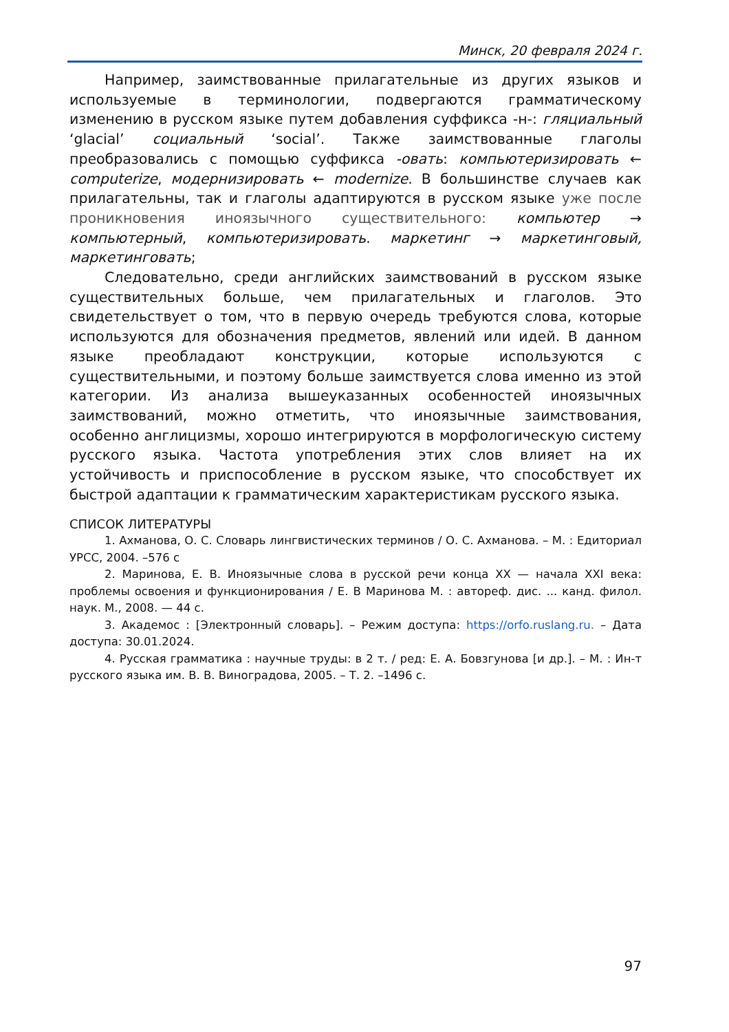Минск, 20 февраля 2024 г.
Например, заимствованные прилагательные из других языков и используемые в терминологии, подвергаются грамматическому изменению в русском языке путем добавления суффикса -н-: гляциальный ‘glacial’ социальный ‘social’. Также заимствованные глаголы преобразовались с помощью суффикса -овать: компьютеризировать ← computerize, модернизировать ← modernize. В большинстве случаев как прилагательны, так и глаголы адаптируются в русском языке уже после проникновения иноязычного существительного: компьютер → компьютерный, компьютеризировать. маркетинг → маркетинговый, маркетинговать;
Следовательно, среди английских заимствований в русском языке существительных больше, чем прилагательных и глаголов. Это свидетельствует о том, что в первую очередь требуются слова, которые используются для обозначения предметов, явлений или идей. В данном языке преобладают конструкции, которые используются с существительными, и поэтому больше заимствуется слова именно из этой категории. Из анализа вышеуказанных особенностей иноязычных заимствований, можно отметить, что иноязычные заимствования, особенно англицизмы, хорошо интегрируются в морфологическую систему русского языка. Частота употребления этих слов влияет на их устойчивость и приспособление в русском языке, что способствует их быстрой адаптации к грамматическим характеристикам русского языка.
СПИСОК ЛИТЕРАТУРЫ
1. Ахманова, О. С. Словарь лингвистических терминов / О. С. Ахманова. – М. : Едиториал УРСС, 2004. –576 с
2. Маринова, Е. В. Иноязычные слова в русской речи конца XX — начала XXI века: проблемы освоения и функционирования / Е. В Маринова М. : автореф. дис. ... канд. филол. наук. М., 2008. — 44 с.
3. Академос : [Электронный словарь]. – Режим доступа: https://orfo.ruslang.ru. – Дата доступа: 30.01.2024.
4. Русская грамматика : научные труды: в 2 т. / ред: Е. А. Бовзгунова [и др.]. – М. : Ин-т русского языка им. В. В. Виноградова, 2005. – Т. 2. –1496 с.
97